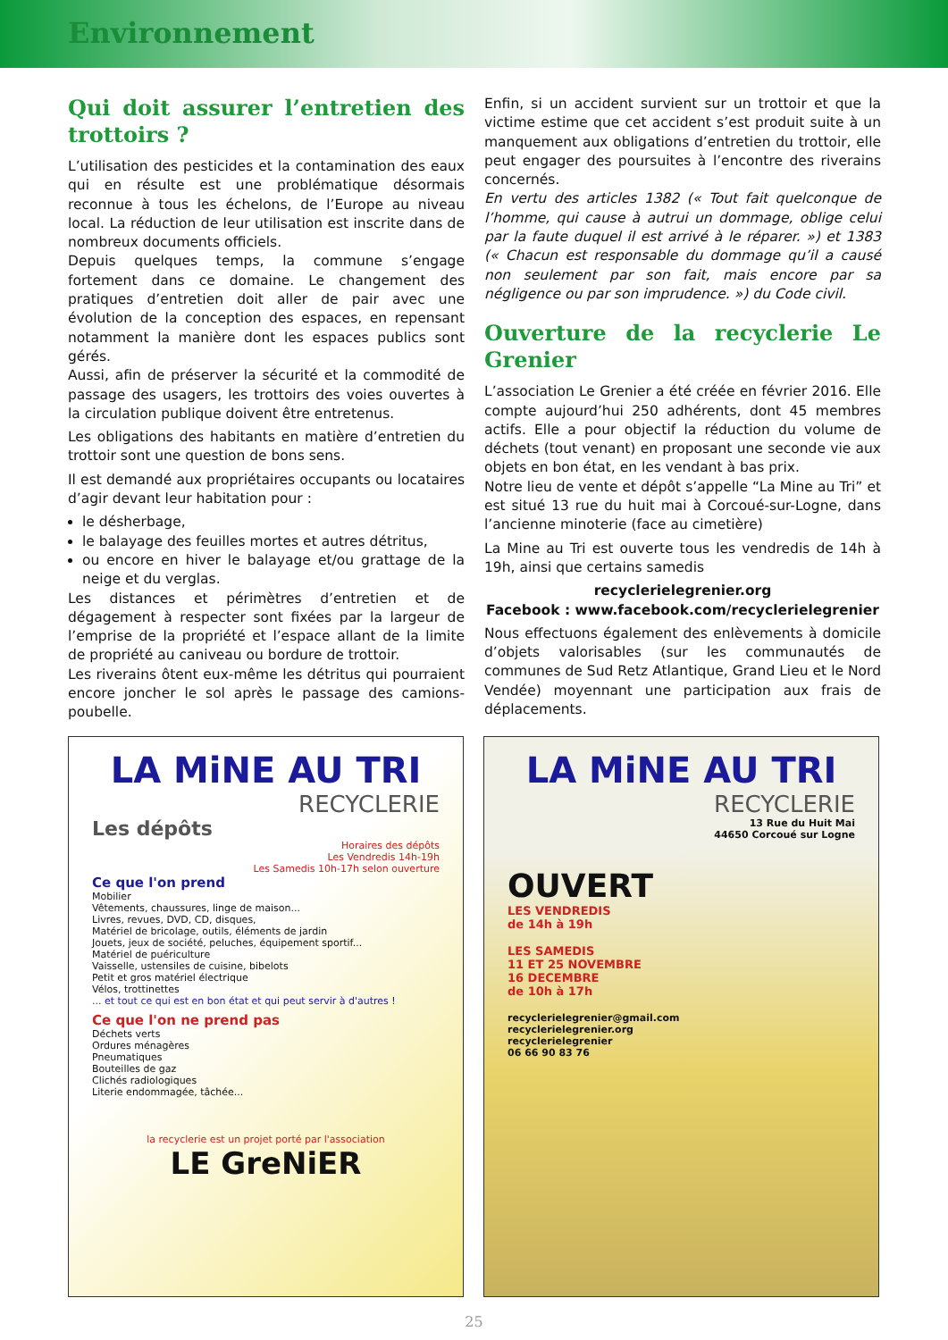Environnement
Qui doit assurer l’entretien des trottoirs ?
L’utilisation des pesticides et la contamination des eaux qui en résulte est une problématique désormais reconnue à tous les échelons, de l’Europe au niveau local. La réduction de leur utilisation est inscrite dans de nombreux documents officiels.
Depuis quelques temps, la commune s’engage fortement dans ce domaine. Le changement des pratiques d’entretien doit aller de pair avec une évolution de la conception des espaces, en repensant notamment la manière dont les espaces publics sont gérés.
Aussi, afin de préserver la sécurité et la commodité de passage des usagers, les trottoirs des voies ouvertes à la circulation publique doivent être entretenus.
Les obligations des habitants en matière d’entretien du trottoir sont une question de bons sens.
Il est demandé aux propriétaires occupants ou locataires d’agir devant leur habitation pour :
le désherbage,
le balayage des feuilles mortes et autres détritus,
ou encore en hiver le balayage et/ou grattage de la neige et du verglas.
Les distances et périmètres d’entretien et de dégagement à respecter sont fixées par la largeur de l’emprise de la propriété et l’espace allant de la limite de propriété au caniveau ou bordure de trottoir.
Les riverains ôtent eux-même les détritus qui pourraient encore joncher le sol après le passage des camions-poubelle.
Enfin, si un accident survient sur un trottoir et que la victime estime que cet accident s’est produit suite à un manquement aux obligations d’entretien du trottoir, elle peut engager des poursuites à l’encontre des riverains concernés.
En vertu des articles 1382 (« Tout fait quelconque de l’homme, qui cause à autrui un dommage, oblige celui par la faute duquel il est arrivé à le réparer. ») et 1383 (« Chacun est responsable du dommage qu’il a causé non seulement par son fait, mais encore par sa négligence ou par son imprudence. ») du Code civil.
Ouverture de la recyclerie Le Grenier
L’association Le Grenier a été créée en février 2016. Elle compte aujourd’hui 250 adhérents, dont 45 membres actifs. Elle a pour objectif la réduction du volume de déchets (tout venant) en proposant une seconde vie aux objets en bon état, en les vendant à bas prix.
Notre lieu de vente et dépôt s’appelle “La Mine au Tri” et est situé 13 rue du huit mai à Corcoué-sur-Logne, dans l’ancienne minoterie (face au cimetière)
La Mine au Tri est ouverte tous les vendredis de 14h à 19h, ainsi que certains samedis
recyclerielegrenier.org
Facebook : www.facebook.com/recyclerielegrenier
Nous effectuons également des enlèvements à domicile d’objets valorisables (sur les communautés de communes de Sud Retz Atlantique, Grand Lieu et le Nord Vendée) moyennant une participation aux frais de déplacements.
LA MiNE AU TRI
RECYCLERIE
Les dépôts
Horaires des dépôts
Les Vendredis 14h-19h
Les Samedis 10h-17h selon ouverture
Ce que l'on prend
Mobilier
Vêtements, chaussures, linge de maison...
Livres, revues, DVD, CD, disques,
Matériel de bricolage, outils, éléments de jardin
Jouets, jeux de société, peluches, équipement sportif...
Matériel de puériculture
Vaisselle, ustensiles de cuisine, bibelots
Petit et gros matériel électrique
Vélos, trottinettes
... et tout ce qui est en bon état et qui peut servir à d'autres !
Ce que l'on ne prend pas
Déchets verts
Ordures ménagères
Pneumatiques
Bouteilles de gaz
Clichés radiologiques
Literie endommagée, tâchée...
la recyclerie est un projet porté par l'association
LE GreNiER
LA MiNE AU TRI
RECYCLERIE
13 Rue du Huit Mai
44650 Corcoué sur Logne
OUVERT
LES VENDREDIS
de 14h à 19h
LES SAMEDIS
11 ET 25 NOVEMBRE
16 DECEMBRE
de 10h à 17h
recyclerielegrenier@gmail.com
recyclerielegrenier.org
recyclerielegrenier
06 66 90 83 76
25